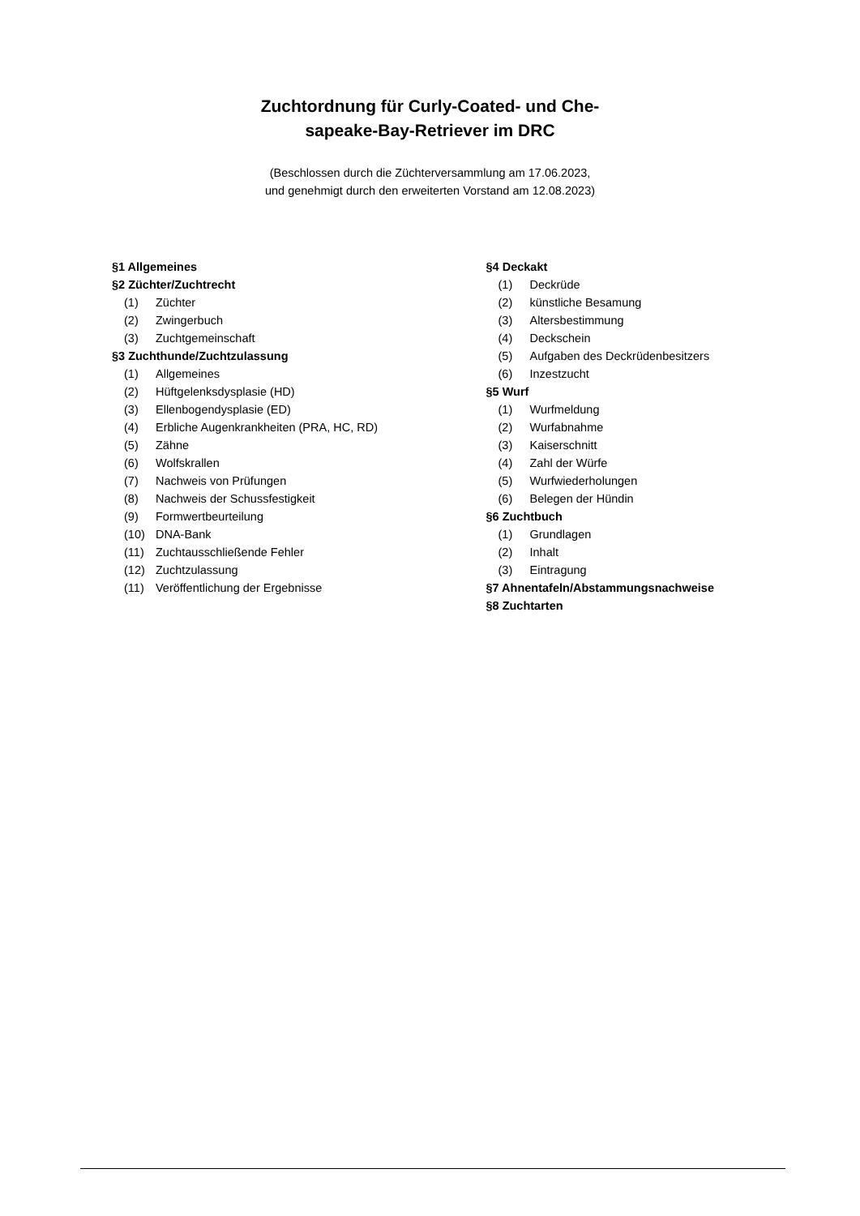Zuchtordnung für Curly-Coated- und Che-
sapeake-Bay-Retriever im DRC
(Beschlossen durch die Züchterversammlung am 17.06.2023,
und genehmigt durch den erweiterten Vorstand am 12.08.2023)
§1 Allgemeines
§2 Züchter/Zuchtrecht
(1) Züchter
(2) Zwingerbuch
(3) Zuchtgemeinschaft
§3 Zuchthunde/Zuchtzulassung
(1) Allgemeines
(2) Hüftgelenksdysplasie (HD)
(3) Ellenbogendysplasie (ED)
(4) Erbliche Augenkrankheiten (PRA, HC, RD)
(5) Zähne
(6) Wolfskrallen
(7) Nachweis von Prüfungen
(8) Nachweis der Schussfestigkeit
(9) Formwertbeurteilung
(10) DNA-Bank
(11) Zuchtausschließende Fehler
(12) Zuchtzulassung
(11) Veröffentlichung der Ergebnisse
§4 Deckakt
(1) Deckrüde
(2) künstliche Besamung
(3) Altersbestimmung
(4) Deckschein
(5) Aufgaben des Deckrüdenbesitzers
(6) Inzestzucht
§5 Wurf
(1) Wurfmeldung
(2) Wurfabnahme
(3) Kaiserschnitt
(4) Zahl der Würfe
(5) Wurfwiederholungen
(6) Belegen der Hündin
§6 Zuchtbuch
(1) Grundlagen
(2) Inhalt
(3) Eintragung
§7 Ahnentafeln/Abstammungsnachweise
§8 Zuchtarten